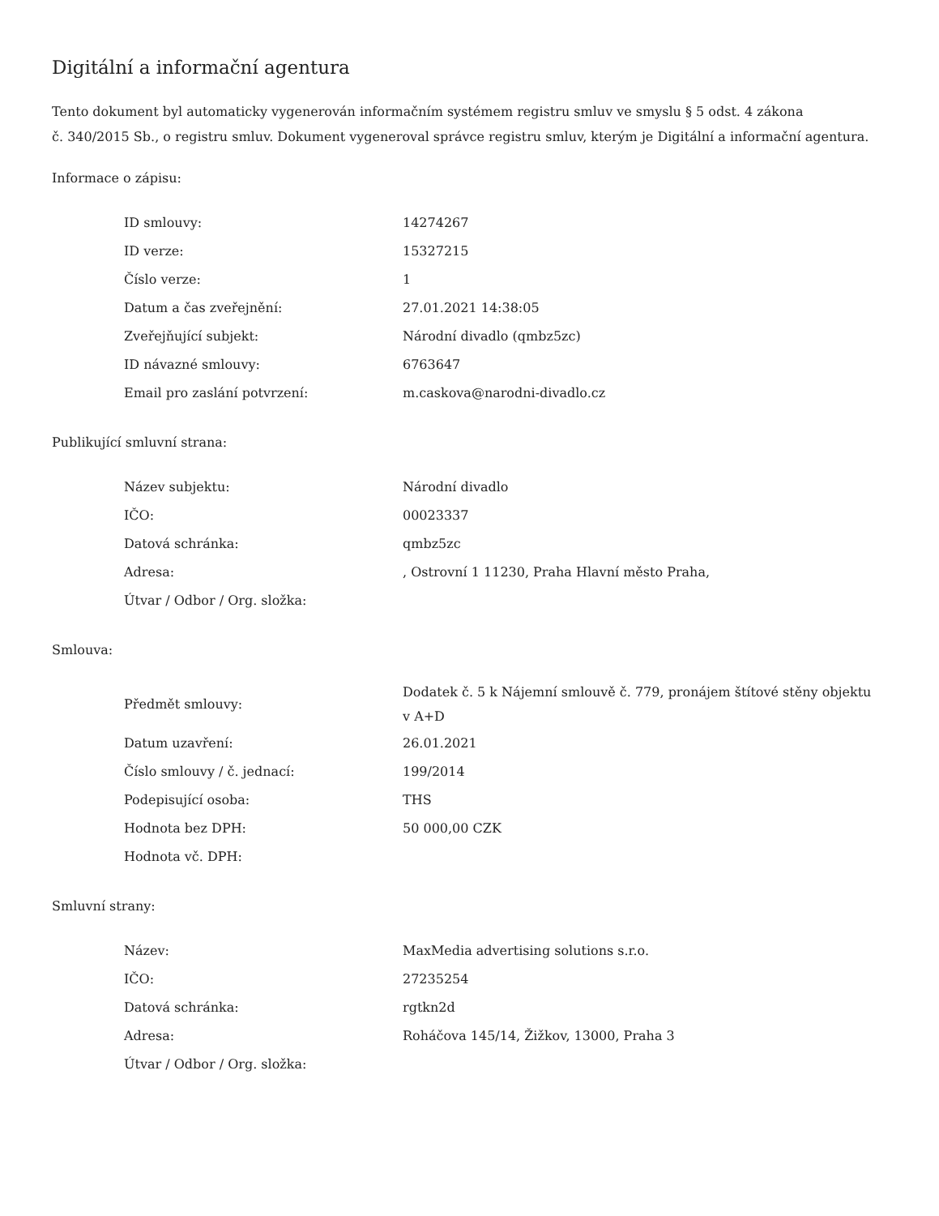Digitální a informační agentura
Tento dokument byl automaticky vygenerován informačním systémem registru smluv ve smyslu § 5 odst. 4 zákona
č. 340/2015 Sb., o registru smluv. Dokument vygeneroval správce registru smluv, kterým je Digitální a informační agentura.
Informace o zápisu:
| ID smlouvy: | 14274267 |
| ID verze: | 15327215 |
| Číslo verze: | 1 |
| Datum a čas zveřejnění: | 27.01.2021 14:38:05 |
| Zveřejňující subjekt: | Národní divadlo (qmbz5zc) |
| ID návazné smlouvy: | 6763647 |
| Email pro zaslání potvrzení: | m.caskova@narodni-divadlo.cz |
Publikující smluvní strana:
| Název subjektu: | Národní divadlo |
| IČO: | 00023337 |
| Datová schránka: | qmbz5zc |
| Adresa: | , Ostrovní 1 11230, Praha Hlavní město Praha, |
| Útvar / Odbor / Org. složka: | |
Smlouva:
| Předmět smlouvy: | Dodatek č. 5 k Nájemní smlouvě č. 779, pronájem štítové stěny objektu v A+D |
| Datum uzavření: | 26.01.2021 |
| Číslo smlouvy / č. jednací: | 199/2014 |
| Podepisující osoba: | THS |
| Hodnota bez DPH: | 50 000,00 CZK |
| Hodnota vč. DPH: | |
Smluvní strany:
| Název: | MaxMedia advertising solutions s.r.o. |
| IČO: | 27235254 |
| Datová schránka: | rgtkn2d |
| Adresa: | Roháčova 145/14, Žižkov, 13000, Praha 3 |
| Útvar / Odbor / Org. složka: | |